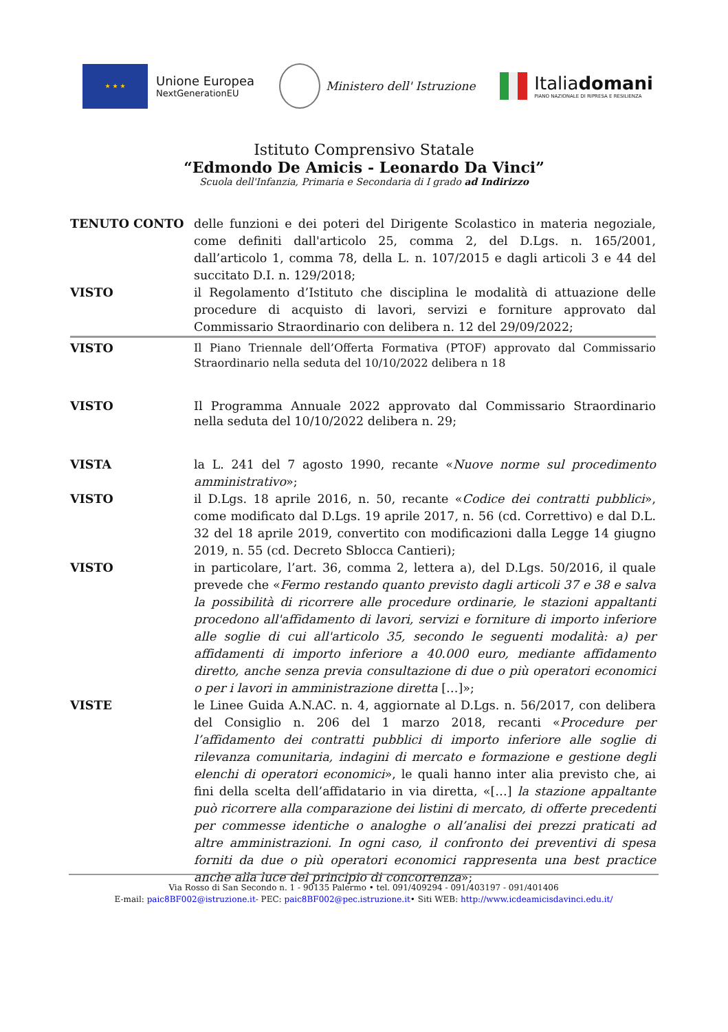★ ★ ★
Unione Europea
NextGenerationEU
Ministero dell' Istruzione
Italiadomani
PIANO NAZIONALE DI RIPRESA E RESILIENZA
Istituto Comprensivo Statale
“Edmondo De Amicis - Leonardo Da Vinci”
Scuola dell'Infanzia, Primaria e Secondaria di I grado ad Indirizzo
TENUTO CONTO delle funzioni e dei poteri del Dirigente Scolastico in materia negoziale, come definiti dall'articolo 25, comma 2, del D.Lgs. n. 165/2001, dall’articolo 1, comma 78, della L. n. 107/2015 e dagli articoli 3 e 44 del succitato D.I. n. 129/2018;
VISTO il Regolamento d’Istituto che disciplina le modalità di attuazione delle procedure di acquisto di lavori, servizi e forniture approvato dal Commissario Straordinario con delibera n. 12 del 29/09/2022;
VISTO Il Piano Triennale dell’Offerta Formativa (PTOF) approvato dal Commissario Straordinario nella seduta del 10/10/2022 delibera n 18
VISTO Il Programma Annuale 2022 approvato dal Commissario Straordinario nella seduta del 10/10/2022 delibera n. 29;
VISTA la L. 241 del 7 agosto 1990, recante «Nuove norme sul procedimento amministrativo»;
VISTO il D.Lgs. 18 aprile 2016, n. 50, recante «Codice dei contratti pubblici», come modificato dal D.Lgs. 19 aprile 2017, n. 56 (cd. Correttivo) e dal D.L. 32 del 18 aprile 2019, convertito con modificazioni dalla Legge 14 giugno 2019, n. 55 (cd. Decreto Sblocca Cantieri);
VISTO in particolare, l’art. 36, comma 2, lettera a), del D.Lgs. 50/2016, il quale prevede che «Fermo restando quanto previsto dagli articoli 37 e 38 e salva la possibilità di ricorrere alle procedure ordinarie, le stazioni appaltanti procedono all'affidamento di lavori, servizi e forniture di importo inferiore alle soglie di cui all'articolo 35, secondo le seguenti modalità: a) per affidamenti di importo inferiore a 40.000 euro, mediante affidamento diretto, anche senza previa consultazione di due o più operatori economici o per i lavori in amministrazione diretta […]»;
VISTE le Linee Guida A.N.AC. n. 4, aggiornate al D.Lgs. n. 56/2017, con delibera del Consiglio n. 206 del 1 marzo 2018, recanti «Procedure per l’affidamento dei contratti pubblici di importo inferiore alle soglie di rilevanza comunitaria, indagini di mercato e formazione e gestione degli elenchi di operatori economici», le quali hanno inter alia previsto che, ai fini della scelta dell’affidatario in via diretta, «[…] la stazione appaltante può ricorrere alla comparazione dei listini di mercato, di offerte precedenti per commesse identiche o analoghe o all’analisi dei prezzi praticati ad altre amministrazioni. In ogni caso, il confronto dei preventivi di spesa forniti da due o più operatori economici rappresenta una best practice anche alla luce del principio di concorrenza»;
Via Rosso di San Secondo n. 1 - 90135 Palermo • tel. 091/409294 - 091/403197 - 091/401406
E-mail: paic8BF002@istruzione.it- PEC: paic8BF002@pec.istruzione.it• Siti WEB: http://www.icdeamicisdavinci.edu.it/